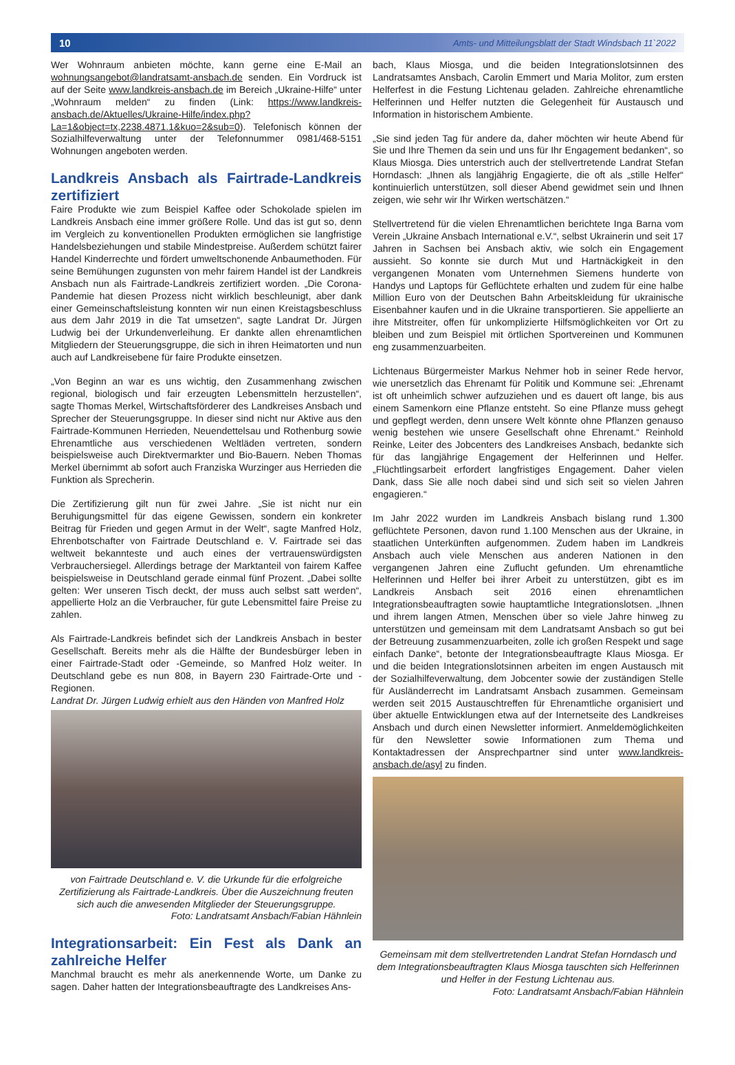10 Amts- und Mitteilungsblatt der Stadt Windsbach 11`2022
Wer Wohnraum anbieten möchte, kann gerne eine E-Mail an wohnungsangebot@landratsamt-ansbach.de senden. Ein Vordruck ist auf der Seite www.landkreis-ansbach.de im Bereich „Ukraine-Hilfe“ unter „Wohnraum melden“ zu finden (Link: https://www.landkreis-ansbach.de/Aktuelles/Ukraine-Hilfe/index.php?La=1&object=tx,2238.4871.1&kuo=2&sub=0). Telefonisch können der Sozialhilfeverwaltung unter der Telefonnummer 0981/468-5151 Wohnungen angeboten werden.
Landkreis Ansbach als Fairtrade-Landkreis zertifiziert
Faire Produkte wie zum Beispiel Kaffee oder Schokolade spielen im Landkreis Ansbach eine immer größere Rolle. Und das ist gut so, denn im Vergleich zu konventionellen Produkten ermöglichen sie langfristige Handelsbeziehungen und stabile Mindestpreise. Außerdem schützt fairer Handel Kinderrechte und fördert umweltschonende Anbaumethoden. Für seine Bemühungen zugunsten von mehr fairem Handel ist der Landkreis Ansbach nun als Fairtrade-Landkreis zertifiziert worden. „Die Corona-Pandemie hat diesen Prozess nicht wirklich beschleunigt, aber dank einer Gemeinschaftsleistung konnten wir nun einen Kreistagsbeschluss aus dem Jahr 2019 in die Tat umsetzen“, sagte Landrat Dr. Jürgen Ludwig bei der Urkundenverleihung. Er dankte allen ehrenamtlichen Mitgliedern der Steuerungsgruppe, die sich in ihren Heimatorten und nun auch auf Landkreisebene für faire Produkte einsetzen.
„Von Beginn an war es uns wichtig, den Zusammenhang zwischen regional, biologisch und fair erzeugten Lebensmitteln herzustellen“, sagte Thomas Merkel, Wirtschaftsförderer des Landkreises Ansbach und Sprecher der Steuerungsgruppe. In dieser sind nicht nur Aktive aus den Fairtrade-Kommunen Herrieden, Neuendettelsau und Rothenburg sowie Ehrenamtliche aus verschiedenen Weltläden vertreten, sondern beispielsweise auch Direktvermarkter und Bio-Bauern. Neben Thomas Merkel übernimmt ab sofort auch Franziska Wurzinger aus Herrieden die Funktion als Sprecherin.
Die Zertifizierung gilt nun für zwei Jahre. „Sie ist nicht nur ein Beruhigungsmittel für das eigene Gewissen, sondern ein konkreter Beitrag für Frieden und gegen Armut in der Welt“, sagte Manfred Holz, Ehrenbotschafter von Fairtrade Deutschland e. V. Fairtrade sei das weltweit bekannteste und auch eines der vertrauenswürdigsten Verbrauchersiegel. Allerdings betrage der Marktanteil von fairem Kaffee beispielsweise in Deutschland gerade einmal fünf Prozent. „Dabei sollte gelten: Wer unseren Tisch deckt, der muss auch selbst satt werden“, appellierte Holz an die Verbraucher, für gute Lebensmittel faire Preise zu zahlen.
Als Fairtrade-Landkreis befindet sich der Landkreis Ansbach in bester Gesellschaft. Bereits mehr als die Hälfte der Bundesbürger leben in einer Fairtrade-Stadt oder -Gemeinde, so Manfred Holz weiter. In Deutschland gebe es nun 808, in Bayern 230 Fairtrade-Orte und -Regionen.
Landrat Dr. Jürgen Ludwig erhielt aus den Händen von Manfred Holz
von Fairtrade Deutschland e. V. die Urkunde für die erfolgreiche Zertifizierung als Fairtrade-Landkreis. Über die Auszeichnung freuten sich auch die anwesenden Mitglieder der Steuerungsgruppe.
Foto: Landratsamt Ansbach/Fabian Hähnlein
Integrationsarbeit: Ein Fest als Dank an zahlreiche Helfer
Manchmal braucht es mehr als anerkennende Worte, um Danke zu sagen. Daher hatten der Integrationsbeauftragte des Landkreises Ans-
bach, Klaus Miosga, und die beiden Integrationslotsinnen des Landratsamtes Ansbach, Carolin Emmert und Maria Molitor, zum ersten Helferfest in die Festung Lichtenau geladen. Zahlreiche ehrenamtliche Helferinnen und Helfer nutzten die Gelegenheit für Austausch und Information in historischem Ambiente.
„Sie sind jeden Tag für andere da, daher möchten wir heute Abend für Sie und Ihre Themen da sein und uns für Ihr Engagement bedanken“, so Klaus Miosga. Dies unterstrich auch der stellvertretende Landrat Stefan Horndasch: „Ihnen als langjährig Engagierte, die oft als „stille Helfer“ kontinuierlich unterstützen, soll dieser Abend gewidmet sein und Ihnen zeigen, wie sehr wir Ihr Wirken wertschätzen.“
Stellvertretend für die vielen Ehrenamtlichen berichtete Inga Barna vom Verein „Ukraine Ansbach International e.V.“, selbst Ukrainerin und seit 17 Jahren in Sachsen bei Ansbach aktiv, wie solch ein Engagement aussieht. So konnte sie durch Mut und Hartnäckigkeit in den vergangenen Monaten vom Unternehmen Siemens hunderte von Handys und Laptops für Geflüchtete erhalten und zudem für eine halbe Million Euro von der Deutschen Bahn Arbeitskleidung für ukrainische Eisenbahner kaufen und in die Ukraine transportieren. Sie appellierte an ihre Mitstreiter, offen für unkomplizierte Hilfsmöglichkeiten vor Ort zu bleiben und zum Beispiel mit örtlichen Sportvereinen und Kommunen eng zusammenzuarbeiten.
Lichtenaus Bürgermeister Markus Nehmer hob in seiner Rede hervor, wie unersetzlich das Ehrenamt für Politik und Kommune sei: „Ehrenamt ist oft unheimlich schwer aufzuziehen und es dauert oft lange, bis aus einem Samenkorn eine Pflanze entsteht. So eine Pflanze muss gehegt und gepflegt werden, denn unsere Welt könnte ohne Pflanzen genauso wenig bestehen wie unsere Gesellschaft ohne Ehrenamt.“ Reinhold Reinke, Leiter des Jobcenters des Landkreises Ansbach, bedankte sich für das langjährige Engagement der Helferinnen und Helfer. „Flüchtlingsarbeit erfordert langfristiges Engagement. Daher vielen Dank, dass Sie alle noch dabei sind und sich seit so vielen Jahren engagieren.“
Im Jahr 2022 wurden im Landkreis Ansbach bislang rund 1.300 geflüchtete Personen, davon rund 1.100 Menschen aus der Ukraine, in staatlichen Unterkünften aufgenommen. Zudem haben im Landkreis Ansbach auch viele Menschen aus anderen Nationen in den vergangenen Jahren eine Zuflucht gefunden. Um ehrenamtliche Helferinnen und Helfer bei ihrer Arbeit zu unterstützen, gibt es im Landkreis Ansbach seit 2016 einen ehrenamtlichen Integrationsbeauftragten sowie hauptamtliche Integrationslotsen. „Ihnen und ihrem langen Atmen, Menschen über so viele Jahre hinweg zu unterstützen und gemeinsam mit dem Landratsamt Ansbach so gut bei der Betreuung zusammenzuarbeiten, zolle ich großen Respekt und sage einfach Danke“, betonte der Integrationsbeauftragte Klaus Miosga. Er und die beiden Integrationslotsinnen arbeiten im engen Austausch mit der Sozialhilfeverwaltung, dem Jobcenter sowie der zuständigen Stelle für Ausländerrecht im Landratsamt Ansbach zusammen. Gemeinsam werden seit 2015 Austauschtreffen für Ehrenamtliche organisiert und über aktuelle Entwicklungen etwa auf der Internetseite des Landkreises Ansbach und durch einen Newsletter informiert. Anmeldemöglichkeiten für den Newsletter sowie Informationen zum Thema und Kontaktadressen der Ansprechpartner sind unter www.landkreis-ansbach.de/asyl zu finden.
Gemeinsam mit dem stellvertretenden Landrat Stefan Horndasch und dem Integrationsbeauftragten Klaus Miosga tauschten sich Helferinnen und Helfer in der Festung Lichtenau aus.
Foto: Landratsamt Ansbach/Fabian Hähnlein